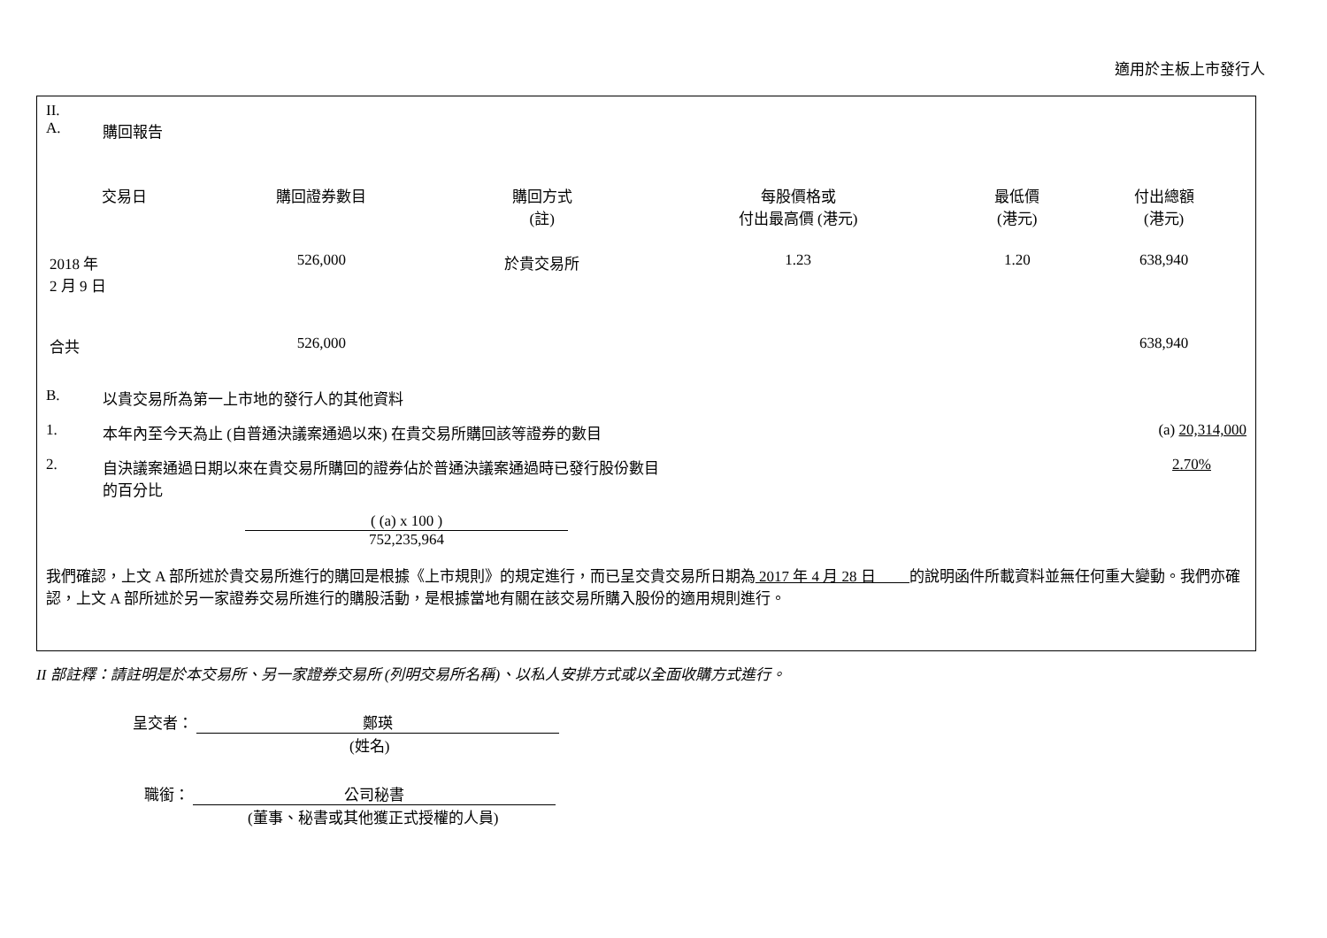適用於主板上市發行人
II.
A. 購回報告
| 交易日 | 購回證券數目 | 購回方式 (註) | 每股價格或 付出最高價 (港元) | 最低價 (港元) | 付出總額 (港元) |
| --- | --- | --- | --- | --- | --- |
| 2018 年 2 月 9 日 | 526,000 | 於貴交易所 | 1.23 | 1.20 | 638,940 |
| 合共 | 526,000 | | | | 638,940 |
B. 以貴交易所為第一上市地的發行人的其他資料
1. 本年內至今天為止 (自普通決議案通過以來) 在貴交易所購回該等證券的數目 (a) 20,314,000
2. 自決議案通過日期以來在貴交易所購回的證券佔於普通決議案通過時已發行股份數目
的百分比 2.70%
( (a) x 100 )
752,235,964
我們確認，上文 A 部所述於貴交易所進行的購回是根據《上市規則》的規定進行，而已呈交貴交易所日期為 2017 年 4 月 28 日 的說明函件所載資料並無任何重大變動。我們亦確認，上文 A 部所述於另一家證券交易所進行的購股活動，是根據當地有關在該交易所購入股份的適用規則進行。
II 部註釋：請註明是於本交易所、另一家證券交易所 (列明交易所名稱)、以私人安排方式或以全面收購方式進行。
呈交者： 鄭瑛
(姓名)
職銜： 公司秘書
(董事、秘書或其他獲正式授權的人員)